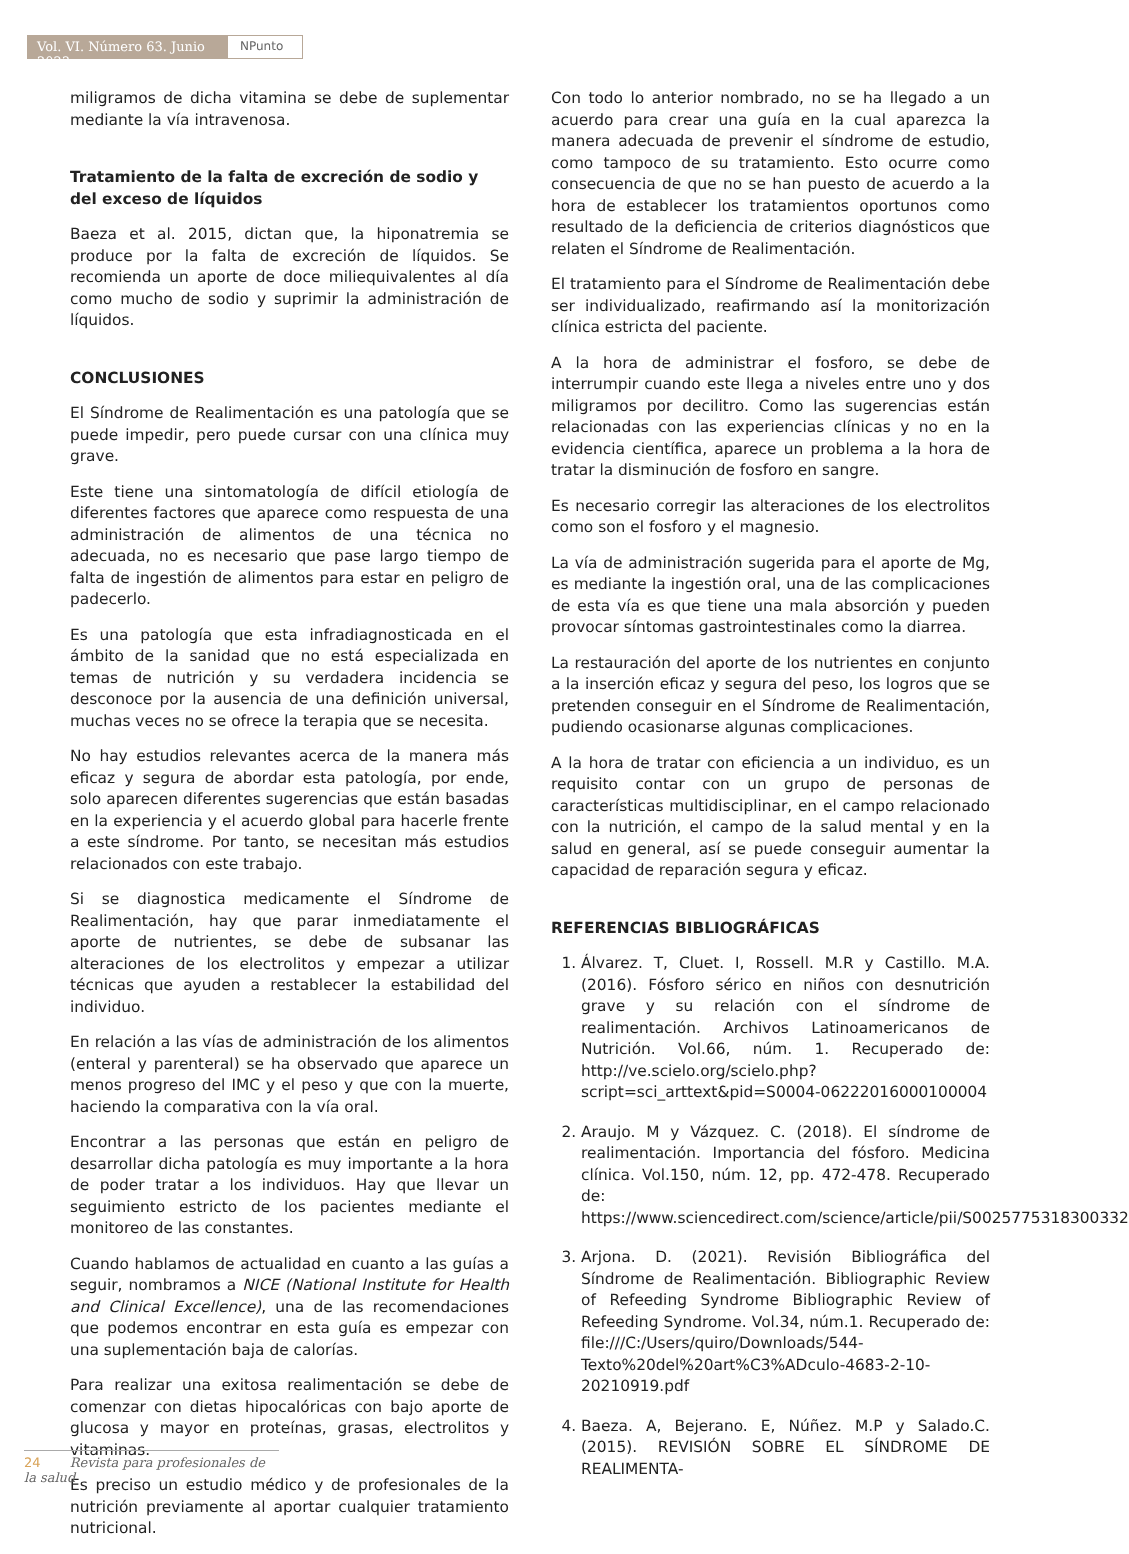Vol. VI. Número 63. Junio 2023
NPunto
miligramos de dicha vitamina se debe de suplementar mediante la vía intravenosa.
Tratamiento de la falta de excreción de sodio y del exceso de líquidos
Baeza et al. 2015, dictan que, la hiponatremia se produce por la falta de excreción de líquidos. Se recomienda un aporte de doce miliequivalentes al día como mucho de sodio y suprimir la administración de líquidos.
CONCLUSIONES
El Síndrome de Realimentación es una patología que se puede impedir, pero puede cursar con una clínica muy grave.
Este tiene una sintomatología de difícil etiología de diferentes factores que aparece como respuesta de una administración de alimentos de una técnica no adecuada, no es necesario que pase largo tiempo de falta de ingestión de alimentos para estar en peligro de padecerlo.
Es una patología que esta infradiagnosticada en el ámbito de la sanidad que no está especializada en temas de nutrición y su verdadera incidencia se desconoce por la ausencia de una definición universal, muchas veces no se ofrece la terapia que se necesita.
No hay estudios relevantes acerca de la manera más eficaz y segura de abordar esta patología, por ende, solo aparecen diferentes sugerencias que están basadas en la experiencia y el acuerdo global para hacerle frente a este síndrome. Por tanto, se necesitan más estudios relacionados con este trabajo.
Si se diagnostica medicamente el Síndrome de Realimentación, hay que parar inmediatamente el aporte de nutrientes, se debe de subsanar las alteraciones de los electrolitos y empezar a utilizar técnicas que ayuden a restablecer la estabilidad del individuo.
En relación a las vías de administración de los alimentos (enteral y parenteral) se ha observado que aparece un menos progreso del IMC y el peso y que con la muerte, haciendo la comparativa con la vía oral.
Encontrar a las personas que están en peligro de desarrollar dicha patología es muy importante a la hora de poder tratar a los individuos. Hay que llevar un seguimiento estricto de los pacientes mediante el monitoreo de las constantes.
Cuando hablamos de actualidad en cuanto a las guías a seguir, nombramos a NICE (National Institute for Health and Clinical Excellence), una de las recomendaciones que podemos encontrar en esta guía es empezar con una suplementación baja de calorías.
Para realizar una exitosa realimentación se debe de comenzar con dietas hipocalóricas con bajo aporte de glucosa y mayor en proteínas, grasas, electrolitos y vitaminas.
Es preciso un estudio médico y de profesionales de la nutrición previamente al aportar cualquier tratamiento nutricional.
Con todo lo anterior nombrado, no se ha llegado a un acuerdo para crear una guía en la cual aparezca la manera adecuada de prevenir el síndrome de estudio, como tampoco de su tratamiento. Esto ocurre como consecuencia de que no se han puesto de acuerdo a la hora de establecer los tratamientos oportunos como resultado de la deficiencia de criterios diagnósticos que relaten el Síndrome de Realimentación.
El tratamiento para el Síndrome de Realimentación debe ser individualizado, reafirmando así la monitorización clínica estricta del paciente.
A la hora de administrar el fosforo, se debe de interrumpir cuando este llega a niveles entre uno y dos miligramos por decilitro. Como las sugerencias están relacionadas con las experiencias clínicas y no en la evidencia científica, aparece un problema a la hora de tratar la disminución de fosforo en sangre.
Es necesario corregir las alteraciones de los electrolitos como son el fosforo y el magnesio.
La vía de administración sugerida para el aporte de Mg, es mediante la ingestión oral, una de las complicaciones de esta vía es que tiene una mala absorción y pueden provocar síntomas gastrointestinales como la diarrea.
La restauración del aporte de los nutrientes en conjunto a la inserción eficaz y segura del peso, los logros que se pretenden conseguir en el Síndrome de Realimentación, pudiendo ocasionarse algunas complicaciones.
A la hora de tratar con eficiencia a un individuo, es un requisito contar con un grupo de personas de características multidisciplinar, en el campo relacionado con la nutrición, el campo de la salud mental y en la salud en general, así se puede conseguir aumentar la capacidad de reparación segura y eficaz.
REFERENCIAS BIBLIOGRÁFICAS
1. Álvarez. T, Cluet. I, Rossell. M.R y Castillo. M.A. (2016). Fósforo sérico en niños con desnutrición grave y su relación con el síndrome de realimentación. Archivos Latinoamericanos de Nutrición. Vol.66, núm. 1. Recuperado de: http://ve.scielo.org/scielo.php?script=sci_arttext&pid=S0004-06222016000100004
2. Araujo. M y Vázquez. C. (2018). El síndrome de realimentación. Importancia del fósforo. Medicina clínica. Vol.150, núm. 12, pp. 472-478. Recuperado de: https://www.sciencedirect.com/science/article/pii/S0025775318300332
3. Arjona. D. (2021). Revisión Bibliográfica del Síndrome de Realimentación. Bibliographic Review of Refeeding Syndrome Bibliographic Review of Refeeding Syndrome. Vol.34, núm.1. Recuperado de: file:///C:/Users/quiro/Downloads/544-Texto%20del%20art%C3%ADculo-4683-2-10-20210919.pdf
4. Baeza. A, Bejerano. E, Núñez. M.P y Salado.C. (2015). REVISIÓN SOBRE EL SÍNDROME DE REALIMENTA-
24 Revista para profesionales de la salud